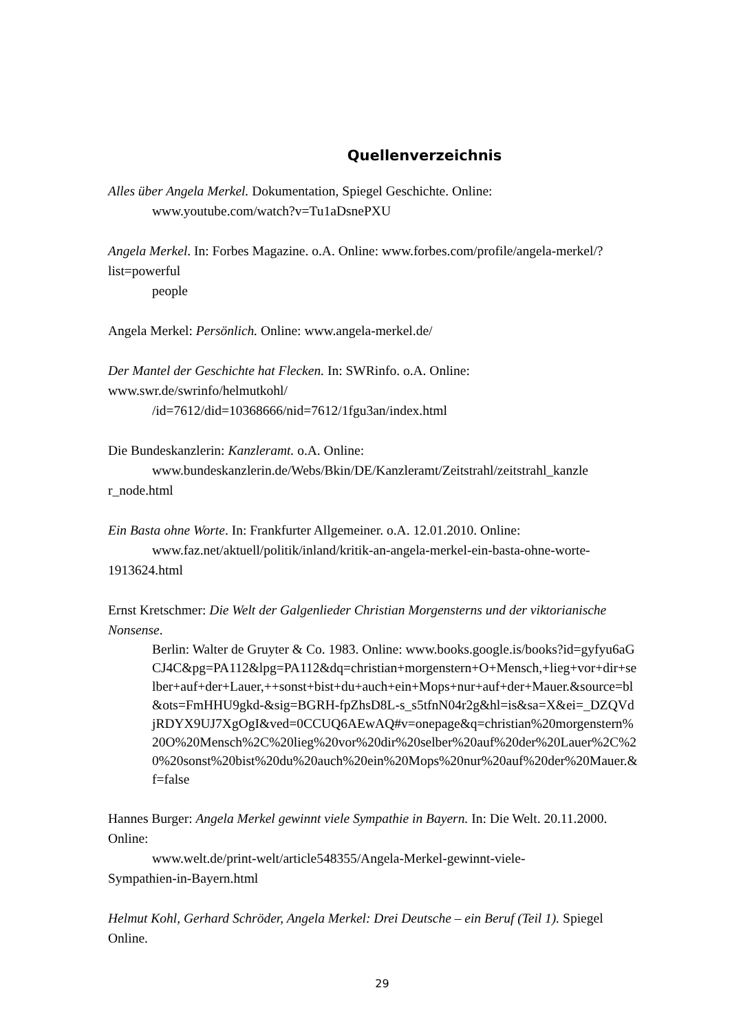Quellenverzeichnis
Alles über Angela Merkel. Dokumentation, Spiegel Geschichte. Online:
www.youtube.com/watch?v=Tu1aDsnePXU
Angela Merkel. In: Forbes Magazine. o.A. Online: www.forbes.com/profile/angela-merkel/?list=powerful
people
Angela Merkel: Persönlich. Online: www.angela-merkel.de/
Der Mantel der Geschichte hat Flecken. In: SWRinfo. o.A. Online: www.swr.de/swrinfo/helmutkohl/
/id=7612/did=10368666/nid=7612/1fgu3an/index.html
Die Bundeskanzlerin: Kanzleramt. o.A. Online:
www.bundeskanzlerin.de/Webs/Bkin/DE/Kanzleramt/Zeitstrahl/zeitstrahl_kanzle
r_node.html
Ein Basta ohne Worte. In: Frankfurter Allgemeiner. o.A. 12.01.2010. Online:
www.faz.net/aktuell/politik/inland/kritik-an-angela-merkel-ein-basta-ohne-worte-
1913624.html
Ernst Kretschmer: Die Welt der Galgenlieder Christian Morgensterns und der viktorianische Nonsense.
Berlin: Walter de Gruyter & Co. 1983. Online: www.books.google.is/books?id=gyfyu6aGCJ4C&pg=PA112&lpg=PA112&dq=christian+morgenstern+O+Mensch,+lieg+vor+dir+selber+auf+der+Lauer,++sonst+bist+du+auch+ein+Mops+nur+auf+der+Mauer.&source=bl&ots=FmHHU9gkd-&sig=BGRH-fpZhsD8L-s_s5tfnN04r2g&hl=is&sa=X&ei=_DZQVdjRDYX9UJ7XgOgI&ved=0CCUQ6AEwAQ#v=onepage&q=christian%20morgenstern%20O%20Mensch%2C%20lieg%20vor%20dir%20selber%20auf%20der%20Lauer%2C%20%20sonst%20bist%20du%20auch%20ein%20Mops%20nur%20auf%20der%20Mauer.&f=false
Hannes Burger: Angela Merkel gewinnt viele Sympathie in Bayern. In: Die Welt. 20.11.2000. Online:
www.welt.de/print-welt/article548355/Angela-Merkel-gewinnt-viele-
Sympathien-in-Bayern.html
Helmut Kohl, Gerhard Schröder, Angela Merkel: Drei Deutsche – ein Beruf (Teil 1). Spiegel Online.
29